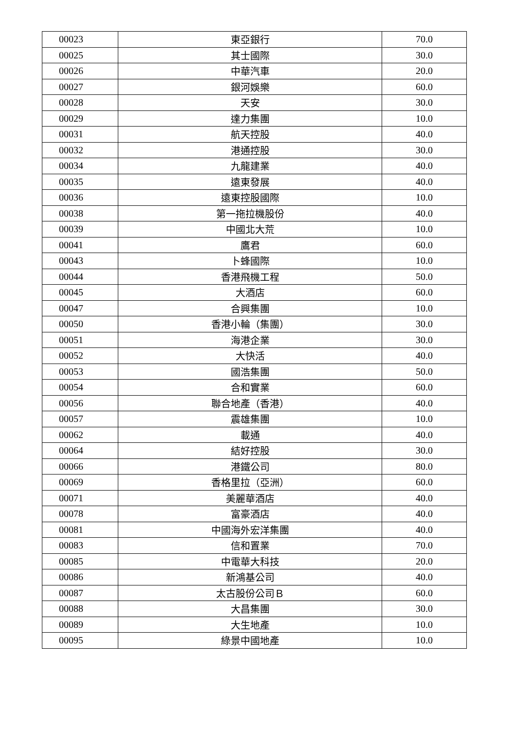| 00023 | 東亞銀行 | 70.0 |
| 00025 | 其士國際 | 30.0 |
| 00026 | 中華汽車 | 20.0 |
| 00027 | 銀河娛樂 | 60.0 |
| 00028 | 天安 | 30.0 |
| 00029 | 達力集團 | 10.0 |
| 00031 | 航天控股 | 40.0 |
| 00032 | 港通控股 | 30.0 |
| 00034 | 九龍建業 | 40.0 |
| 00035 | 遠東發展 | 40.0 |
| 00036 | 遠東控股國際 | 10.0 |
| 00038 | 第一拖拉機股份 | 40.0 |
| 00039 | 中國北大荒 | 10.0 |
| 00041 | 鷹君 | 60.0 |
| 00043 | 卜蜂國際 | 10.0 |
| 00044 | 香港飛機工程 | 50.0 |
| 00045 | 大酒店 | 60.0 |
| 00047 | 合興集團 | 10.0 |
| 00050 | 香港小輪（集團） | 30.0 |
| 00051 | 海港企業 | 30.0 |
| 00052 | 大快活 | 40.0 |
| 00053 | 國浩集團 | 50.0 |
| 00054 | 合和實業 | 60.0 |
| 00056 | 聯合地產（香港） | 40.0 |
| 00057 | 震雄集團 | 10.0 |
| 00062 | 載通 | 40.0 |
| 00064 | 結好控股 | 30.0 |
| 00066 | 港鐵公司 | 80.0 |
| 00069 | 香格里拉（亞洲） | 60.0 |
| 00071 | 美麗華酒店 | 40.0 |
| 00078 | 富豪酒店 | 40.0 |
| 00081 | 中國海外宏洋集團 | 40.0 |
| 00083 | 信和置業 | 70.0 |
| 00085 | 中電華大科技 | 20.0 |
| 00086 | 新鴻基公司 | 40.0 |
| 00087 | 太古股份公司Ｂ | 60.0 |
| 00088 | 大昌集團 | 30.0 |
| 00089 | 大生地產 | 10.0 |
| 00095 | 綠景中國地產 | 10.0 |